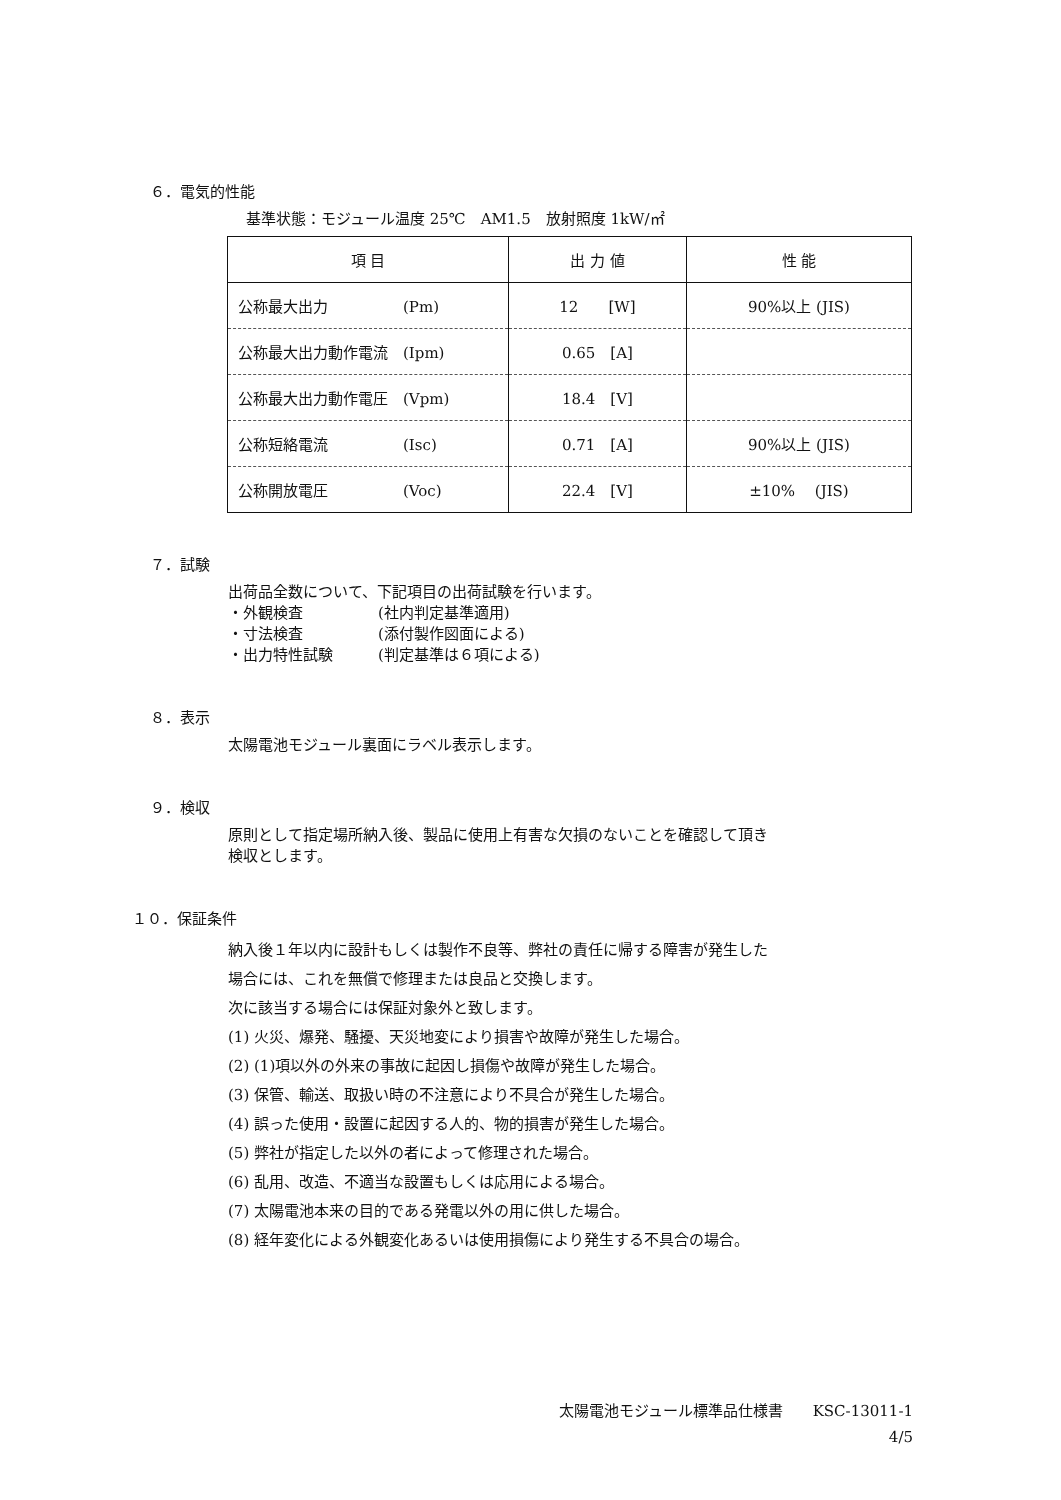６．電気的性能
基準状態：モジュール温度 25℃　AM1.5　放射照度 1kW/㎡
| 項 目 | 出 力 値 | 性 能 |
| --- | --- | --- |
| 公称最大出力 (Pm) | 12 [W] | 90%以上 (JIS) |
| 公称最大出力動作電流 (Ipm) | 0.65 [A] | |
| 公称最大出力動作電圧 (Vpm) | 18.4 [V] | |
| 公称短絡電流 (Isc) | 0.71 [A] | 90%以上 (JIS) |
| 公称開放電圧 (Voc) | 22.4 [V] | ±10% (JIS) |
７．試験
出荷品全数について、下記項目の出荷試験を行います。
・外観検査　　　　　(社内判定基準適用)
・寸法検査　　　　　(添付製作図面による)
・出力特性試験　　　(判定基準は６項による)
８．表示
太陽電池モジュール裏面にラベル表示します。
９．検収
原則として指定場所納入後、製品に使用上有害な欠損のないことを確認して頂き
検収とします。
１０．保証条件
納入後１年以内に設計もしくは製作不良等、弊社の責任に帰する障害が発生した
場合には、これを無償で修理または良品と交換します。
次に該当する場合には保証対象外と致します。
(1) 火災、爆発、騒擾、天災地変により損害や故障が発生した場合。
(2) (1)項以外の外来の事故に起因し損傷や故障が発生した場合。
(3) 保管、輸送、取扱い時の不注意により不具合が発生した場合。
(4) 誤った使用・設置に起因する人的、物的損害が発生した場合。
(5) 弊社が指定した以外の者によって修理された場合。
(6) 乱用、改造、不適当な設置もしくは応用による場合。
(7) 太陽電池本来の目的である発電以外の用に供した場合。
(8) 経年変化による外観変化あるいは使用損傷により発生する不具合の場合。
太陽電池モジュール標準品仕様書　　KSC-13011-1
4/5